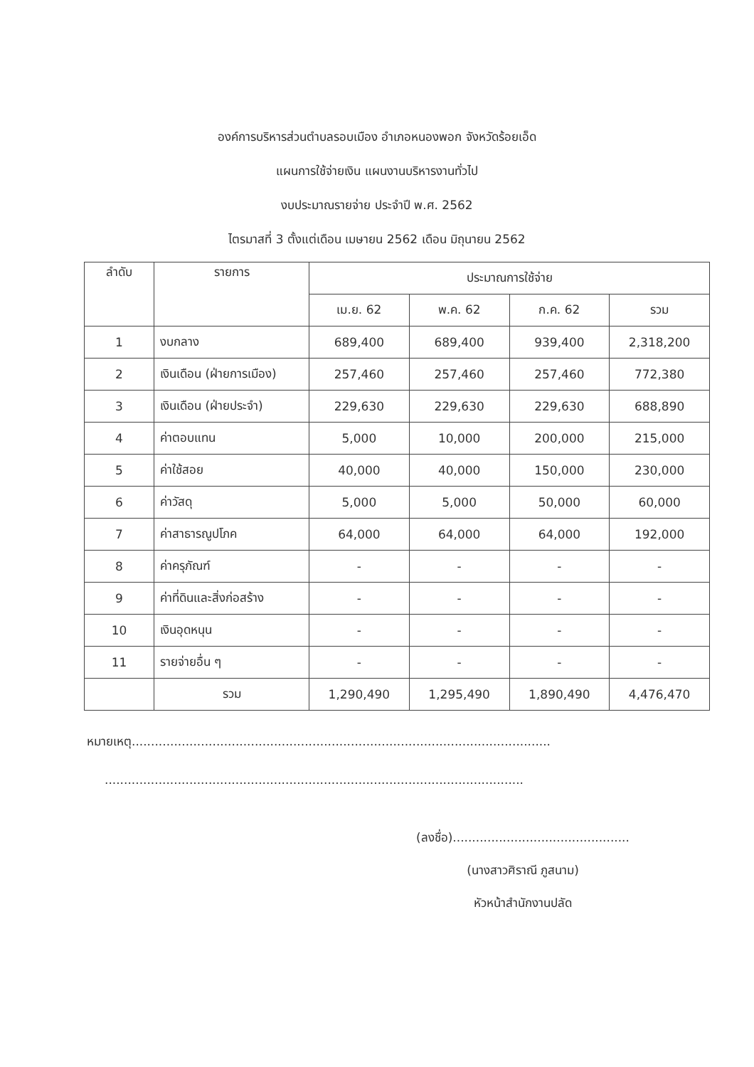องค์การบริหารส่วนตำบลรอบเมือง อำเภอหนองพอก จังหวัดร้อยเอ็ด
แผนการใช้จ่ายเงิน แผนงานบริหารงานทั่วไป
งบประมาณรายจ่าย ประจำปี พ.ศ. 2562
ไตรมาสที่ 3 ตั้งแต่เดือน เมษายน 2562 เดือน มิถุนายน 2562
| ลำดับ | รายการ | ประมาณการใช้จ่าย | | | |
| --- | --- | --- | --- | --- | --- |
| | | เม.ย. 62 | พ.ค. 62 | ก.ค. 62 | รวม |
| 1 | งบกลาง | 689,400 | 689,400 | 939,400 | 2,318,200 |
| 2 | เงินเดือน (ฝ่ายการเมือง) | 257,460 | 257,460 | 257,460 | 772,380 |
| 3 | เงินเดือน (ฝ่ายประจำ) | 229,630 | 229,630 | 229,630 | 688,890 |
| 4 | ค่าตอบแทน | 5,000 | 10,000 | 200,000 | 215,000 |
| 5 | ค่าใช้สอย | 40,000 | 40,000 | 150,000 | 230,000 |
| 6 | ค่าวัสดุ | 5,000 | 5,000 | 50,000 | 60,000 |
| 7 | ค่าสาธารณูปโภค | 64,000 | 64,000 | 64,000 | 192,000 |
| 8 | ค่าครุภัณฑ์ | - | - | - | - |
| 9 | ค่าที่ดินและสิ่งก่อสร้าง | - | - | - | - |
| 10 | เงินอุดหนุน | - | - | - | - |
| 11 | รายจ่ายอื่น ๆ | - | - | - | - |
| | รวม | 1,290,490 | 1,295,490 | 1,890,490 | 4,476,470 |
หมายเหตุ.............................................................................................................
.............................................................................................................
(ลงชื่อ)..............................................
(นางสาวศิราณี ภูสนาม)
หัวหน้าสำนักงานปลัด